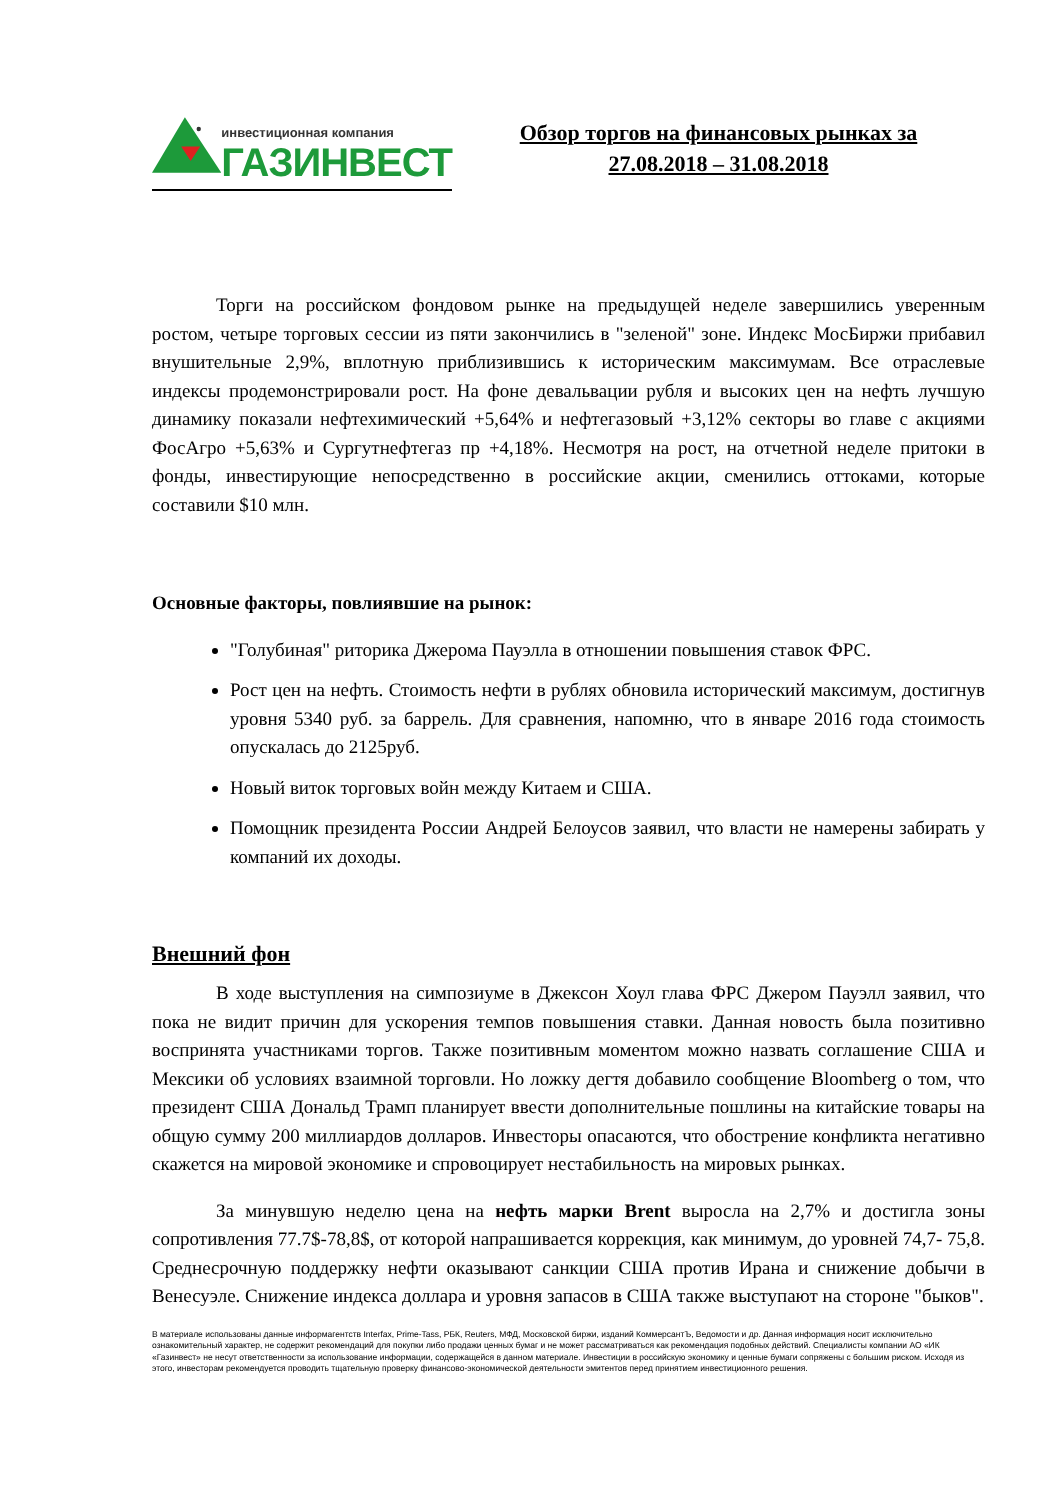инвестиционная компания
ГАЗИНВЕСТ
Обзор торгов на финансовых рынках за
27.08.2018 – 31.08.2018
Торги на российском фондовом рынке на предыдущей неделе завершились уверенным ростом, четыре торговых сессии из пяти закончились в "зеленой" зоне. Индекс МосБиржи прибавил внушительные 2,9%, вплотную приблизившись к историческим максимумам. Все отраслевые индексы продемонстрировали рост. На фоне девальвации рубля и высоких цен на нефть лучшую динамику показали нефтехимический +5,64% и нефтегазовый +3,12% секторы во главе с акциями ФосАгро +5,63% и Сургутнефтегаз пр +4,18%. Несмотря на рост, на отчетной неделе притоки в фонды, инвестирующие непосредственно в российские акции, сменились оттоками, которые составили $10 млн.
Основные факторы, повлиявшие на рынок:
"Голубиная" риторика Джерома Пауэлла в отношении повышения ставок ФРС.
Рост цен на нефть. Стоимость нефти в рублях обновила исторический максимум, достигнув уровня 5340 руб. за баррель. Для сравнения, напомню, что в январе 2016 года стоимость опускалась до 2125руб.
Новый виток торговых войн между Китаем и США.
Помощник президента России Андрей Белоусов заявил, что власти не намерены забирать у компаний их доходы.
Внешний фон
В ходе выступления на симпозиуме в Джексон Хоул глава ФРС Джером Пауэлл заявил, что пока не видит причин для ускорения темпов повышения ставки. Данная новость была позитивно воспринята участниками торгов. Также позитивным моментом можно назвать соглашение США и Мексики об условиях взаимной торговли. Но ложку дегтя добавило сообщение Bloomberg о том, что президент США Дональд Трамп планирует ввести дополнительные пошлины на китайские товары на общую сумму 200 миллиардов долларов. Инвесторы опасаются, что обострение конфликта негативно скажется на мировой экономике и спровоцирует нестабильность на мировых рынках.
За минувшую неделю цена на нефть марки Brent выросла на 2,7% и достигла зоны сопротивления 77.7$-78,8$, от которой напрашивается коррекция, как минимум, до уровней 74,7- 75,8. Среднесрочную поддержку нефти оказывают санкции США против Ирана и снижение добычи в Венесуэле. Снижение индекса доллара и уровня запасов в США также выступают на стороне "быков".
В материале использованы данные информагентств Interfax, Prime-Tass, РБК, Reuters, МФД, Московской биржи, изданий КоммерсантЪ, Ведомости и др. Данная информация носит исключительно ознакомительный характер, не содержит рекомендаций для покупки либо продажи ценных бумаг и не может рассматриваться как рекомендация подобных действий. Специалисты компании АО «ИК «Газинвест» не несут ответственности за использование информации, содержащейся в данном материале. Инвестиции в российскую экономику и ценные бумаги сопряжены с большим риском. Исходя из этого, инвесторам рекомендуется проводить тщательную проверку финансово-экономической деятельности эмитентов перед принятием инвестиционного решения.